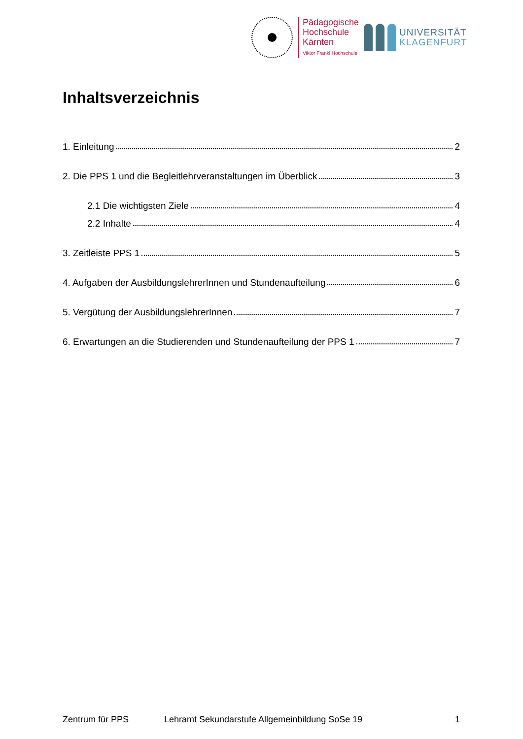Pädagogische
Hochschule
Kärnten
Viktor Frankl Hochschule
UNIVERSITÄT
KLAGENFURT
Inhaltsverzeichnis
1. Einleitung 2
2. Die PPS 1 und die Begleitlehrveranstaltungen im Überblick 3
2.1 Die wichtigsten Ziele 4
2.2 Inhalte 4
3. Zeitleiste PPS 1 5
4. Aufgaben der AusbildungslehrerInnen und Stundenaufteilung 6
5. Vergütung der AusbildungslehrerInnen 7
6. Erwartungen an die Studierenden und Stundenaufteilung der PPS 1 7
Zentrum für PPS Lehramt Sekundarstufe Allgemeinbildung SoSe 19 1